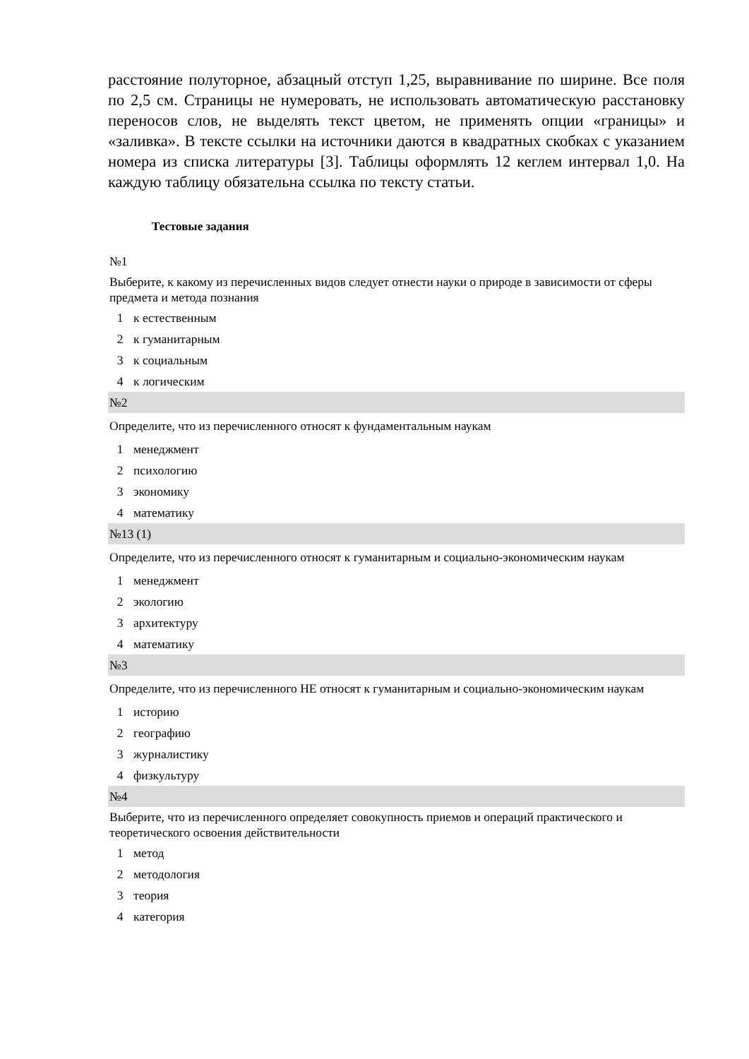расстояние полуторное, абзацный отступ 1,25, выравнивание по ширине. Все поля по 2,5 см. Страницы не нумеровать, не использовать автоматическую расстановку переносов слов, не выделять текст цветом, не применять опции «границы» и «заливка». В тексте ссылки на источники даются в квадратных скобках с указанием номера из списка литературы [3]. Таблицы оформлять 12 кеглем интервал 1,0. На каждую таблицу обязательна ссылка по тексту статьи.
Тестовые задания
| №1 | |
| Выберите, к какому из перечисленных видов следует отнести науки о природе в зависимости от сферы предмета и метода познания | |
| 1 | к естественным |
| 2 | к гуманитарным |
| 3 | к социальным |
| 4 | к логическим |
| №2 | |
| Определите, что из перечисленного относят к фундаментальным наукам | |
| 1 | менеджмент |
| 2 | психологию |
| 3 | экономику |
| 4 | математику |
| №13 (1) | |
| Определите, что из перечисленного относят к гуманитарным и социально-экономическим наукам | |
| 1 | менеджмент |
| 2 | экологию |
| 3 | архитектуру |
| 4 | математику |
| №3 | |
| Определите, что из перечисленного НЕ относят к гуманитарным и социально-экономическим наукам | |
| 1 | историю |
| 2 | географию |
| 3 | журналистику |
| 4 | физкультуру |
| №4 | |
| Выберите, что из перечисленного определяет совокупность приемов и операций практического и теоретического освоения действительности | |
| 1 | метод |
| 2 | методология |
| 3 | теория |
| 4 | категория |